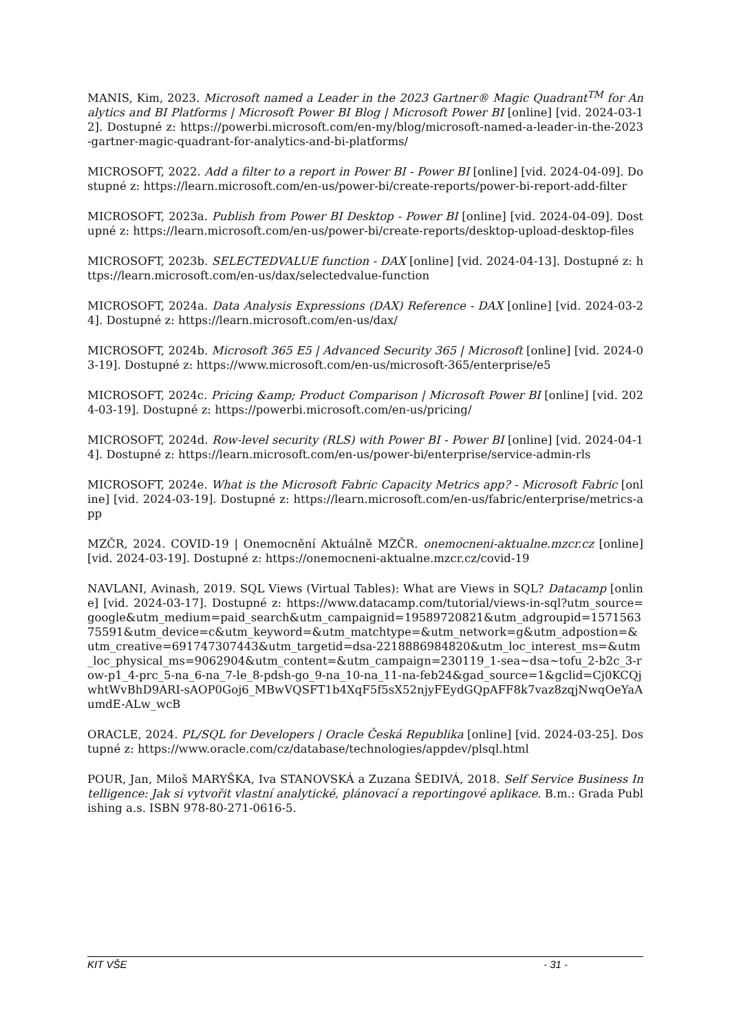MANIS, Kim, 2023. Microsoft named a Leader in the 2023 Gartner® Magic Quadrant<sup>TM</sup> for Analytics and BI Platforms | Microsoft Power BI Blog | Microsoft Power BI [online] [vid. 2024-03-12]. Dostupné z: https://powerbi.microsoft.com/en-my/blog/microsoft-named-a-leader-in-the-2023-gartner-magic-quadrant-for-analytics-and-bi-platforms/
MICROSOFT, 2022. Add a filter to a report in Power BI - Power BI [online] [vid. 2024-04-09]. Dostupné z: https://learn.microsoft.com/en-us/power-bi/create-reports/power-bi-report-add-filter
MICROSOFT, 2023a. Publish from Power BI Desktop - Power BI [online] [vid. 2024-04-09]. Dostupné z: https://learn.microsoft.com/en-us/power-bi/create-reports/desktop-upload-desktop-files
MICROSOFT, 2023b. SELECTEDVALUE function - DAX [online] [vid. 2024-04-13]. Dostupné z: https://learn.microsoft.com/en-us/dax/selectedvalue-function
MICROSOFT, 2024a. Data Analysis Expressions (DAX) Reference - DAX [online] [vid. 2024-03-24]. Dostupné z: https://learn.microsoft.com/en-us/dax/
MICROSOFT, 2024b. Microsoft 365 E5 | Advanced Security 365 | Microsoft [online] [vid. 2024-03-19]. Dostupné z: https://www.microsoft.com/en-us/microsoft-365/enterprise/e5
MICROSOFT, 2024c. Pricing &amp; Product Comparison | Microsoft Power BI [online] [vid. 2024-03-19]. Dostupné z: https://powerbi.microsoft.com/en-us/pricing/
MICROSOFT, 2024d. Row-level security (RLS) with Power BI - Power BI [online] [vid. 2024-04-14]. Dostupné z: https://learn.microsoft.com/en-us/power-bi/enterprise/service-admin-rls
MICROSOFT, 2024e. What is the Microsoft Fabric Capacity Metrics app? - Microsoft Fabric [online] [vid. 2024-03-19]. Dostupné z: https://learn.microsoft.com/en-us/fabric/enterprise/metrics-app
MZČR, 2024. COVID-19 | Onemocnění Aktuálně MZČR. onemocneni-aktualne.mzcr.cz [online] [vid. 2024-03-19]. Dostupné z: https://onemocneni-aktualne.mzcr.cz/covid-19
NAVLANI, Avinash, 2019. SQL Views (Virtual Tables): What are Views in SQL? Datacamp [online] [vid. 2024-03-17]. Dostupné z: https://www.datacamp.com/tutorial/views-in-sql?utm_source=google&utm_medium=paid_search&utm_campaignid=19589720821&utm_adgroupid=157156375591&utm_device=c&utm_keyword=&utm_matchtype=&utm_network=g&utm_adpostion=&utm_creative=691747307443&utm_targetid=dsa-2218886984820&utm_loc_interest_ms=&utm_loc_physical_ms=9062904&utm_content=&utm_campaign=230119_1-sea~dsa~tofu_2-b2c_3-row-p1_4-prc_5-na_6-na_7-le_8-pdsh-go_9-na_10-na_11-na-feb24&gad_source=1&gclid=Cj0KCQjwhtWvBhD9ARI-sAOP0Goj6_MBwVQSFT1b4XqF5f5sX52njyFEydGQpAFF8k7vaz8zqjNwqOeYaAumdE-ALw_wcB
ORACLE, 2024. PL/SQL for Developers | Oracle Česká Republika [online] [vid. 2024-03-25]. Dostupné z: https://www.oracle.com/cz/database/technologies/appdev/plsql.html
POUR, Jan, Miloš MARYŠKA, Iva STANOVSKÁ a Zuzana ŠEDIVÁ, 2018. Self Service Business Intelligence: Jak si vytvořit vlastní analytické, plánovací a reportingové aplikace. B.m.: Grada Publishing a.s. ISBN 978-80-271-0616-5.
KIT VŠE - 31 -